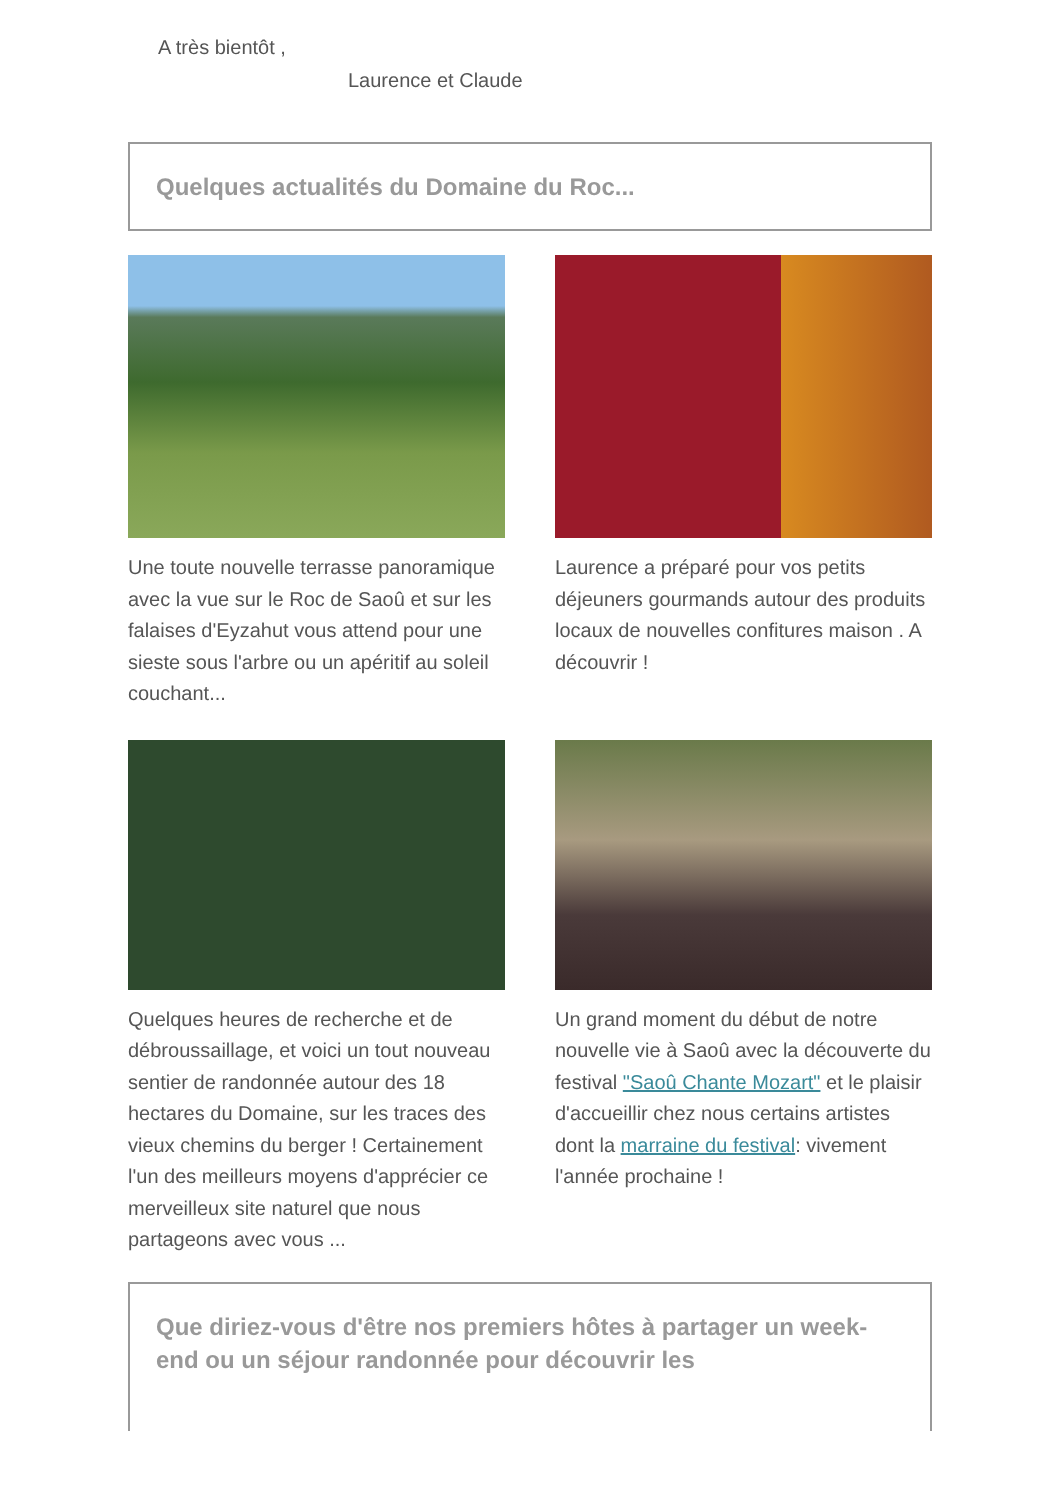A très bientôt ,
Laurence et Claude
Quelques actualités du Domaine du Roc...
Une toute nouvelle terrasse panoramique avec la vue sur le Roc de Saoû et sur les falaises d'Eyzahut vous attend pour une sieste sous l'arbre ou un apéritif au soleil couchant...
Laurence a préparé pour vos petits déjeuners gourmands autour des produits locaux de nouvelles confitures maison . A découvrir !
Quelques heures de recherche et de débroussaillage, et voici un tout nouveau sentier de randonnée autour des 18 hectares du Domaine, sur les traces des vieux chemins du berger ! Certainement l'un des meilleurs moyens d'apprécier ce merveilleux site naturel que nous partageons avec vous ...
Un grand moment du début de notre nouvelle vie à Saoû avec la découverte du festival "Saoû Chante Mozart" et le plaisir d'accueillir chez nous certains artistes dont la marraine du festival: vivement l'année prochaine !
Que diriez-vous d'être nos premiers hôtes à partager un week-end ou un séjour randonnée pour découvrir les